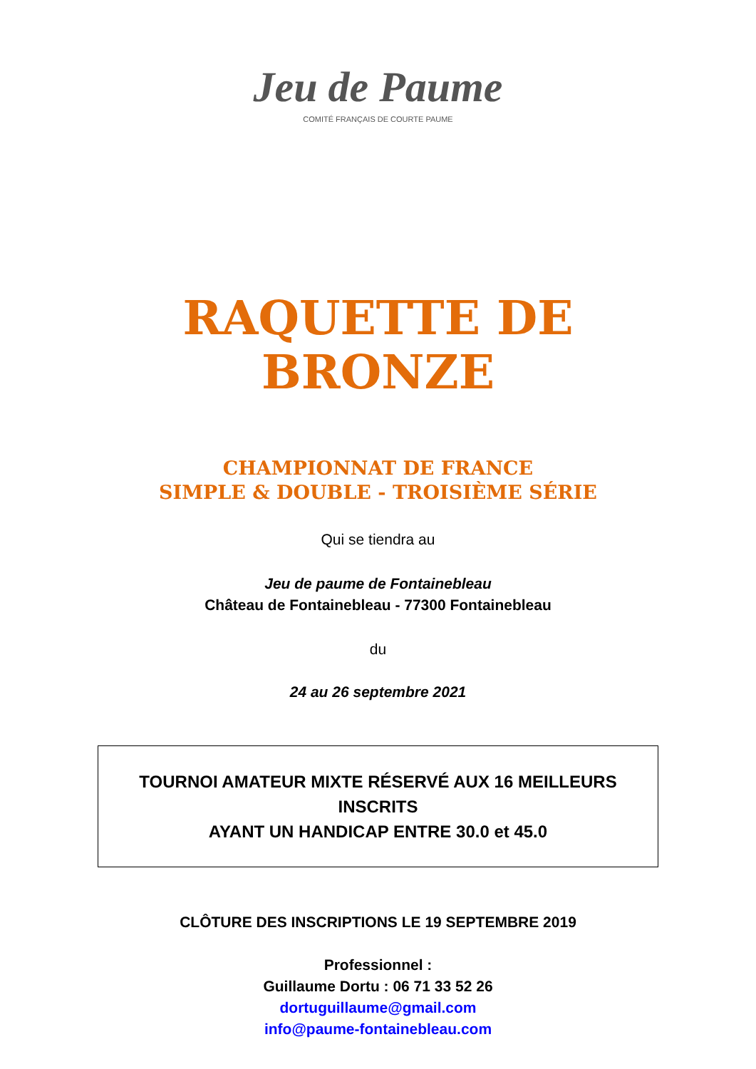Jeu de Paume
COMITÉ FRANÇAIS DE COURTE PAUME
RAQUETTE DE
BRONZE
CHAMPIONNAT DE FRANCE
SIMPLE & DOUBLE - TROISIÈME SÉRIE
Qui se tiendra au
Jeu de paume de Fontainebleau
Château de Fontainebleau - 77300 Fontainebleau
du
24 au 26 septembre 2021
TOURNOI AMATEUR MIXTE RÉSERVÉ AUX 16 MEILLEURS
INSCRITS
AYANT UN HANDICAP ENTRE 30.0 et 45.0
CLÔTURE DES INSCRIPTIONS LE 19 SEPTEMBRE 2019
Professionnel :
Guillaume Dortu : 06 71 33 52 26
dortuguillaume@gmail.com
info@paume-fontainebleau.com